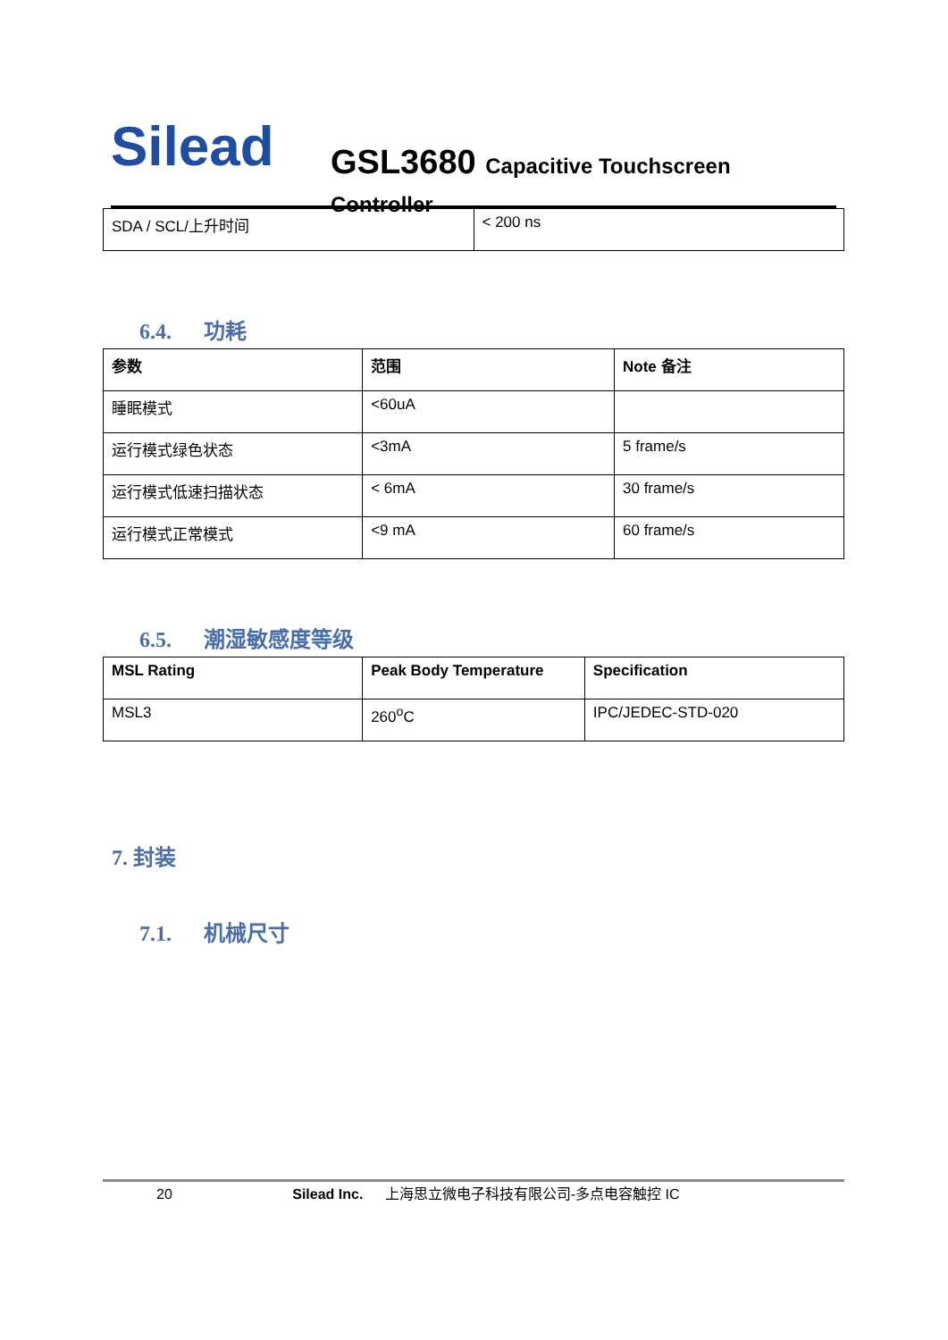Silead
GSL3680 Capacitive Touchscreen Controller
| SDA / SCL/上升时间 | < 200 ns |
6.4. 功耗
| 参数 | 范围 | Note 备注 |
| --- | --- | --- |
| 睡眠模式 | <60uA | |
| 运行模式绿色状态 | <3mA | 5 frame/s |
| 运行模式低速扫描状态 | < 6mA | 30 frame/s |
| 运行模式正常模式 | <9 mA | 60 frame/s |
6.5. 潮湿敏感度等级
| MSL Rating | Peak Body Temperature | Specification |
| --- | --- | --- |
| MSL3 | 260<sup>o</sup>C | IPC/JEDEC-STD-020 |
7. 封装
7.1. 机械尺寸
20 Silead Inc. 上海思立微电子科技有限公司-多点电容触控 IC